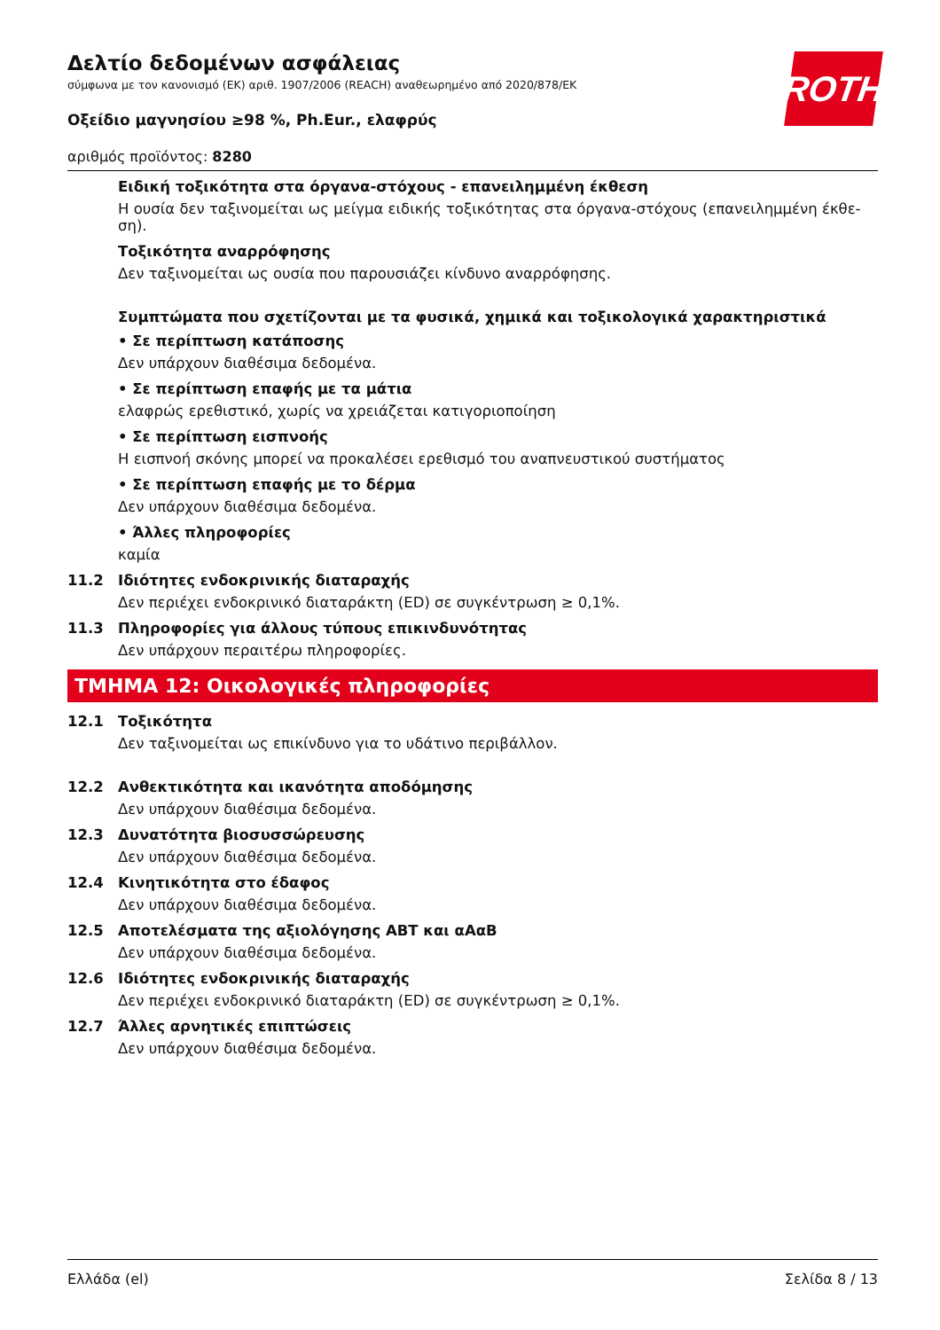ROTH
Δελτίο δεδομένων ασφάλειας
σύμφωνα με τον κανονισμό (ΕΚ) αριθ. 1907/2006 (REACH) αναθεωρημένο από 2020/878/ΕΚ
Οξείδιο μαγνησίου ≥98 %, Ph.Eur., ελαφρύς
αριθμός προϊόντος: 8280
Ειδική τοξικότητα στα όργανα-στόχους - επανειλημμένη έκθεση
Η ουσία δεν ταξινομείται ως μείγμα ειδικής τοξικότητας στα όργανα-στόχους (επανειλημμένη έκθε-ση).
Τοξικότητα αναρρόφησης
Δεν ταξινομείται ως ουσία που παρουσιάζει κίνδυνο αναρρόφησης.
Συμπτώματα που σχετίζονται με τα φυσικά, χημικά και τοξικολογικά χαρακτηριστικά
• Σε περίπτωση κατάποσης
Δεν υπάρχουν διαθέσιμα δεδομένα.
• Σε περίπτωση επαφής με τα μάτια
ελαφρώς ερεθιστικό, χωρίς να χρειάζεται κατιγοριοποίηση
• Σε περίπτωση εισπνοής
Η εισπνοή σκόνης μπορεί να προκαλέσει ερεθισμό του αναπνευστικού συστήματος
• Σε περίπτωση επαφής με το δέρμα
Δεν υπάρχουν διαθέσιμα δεδομένα.
• Άλλες πληροφορίες
καμία
11.2 Ιδιότητες ενδοκρινικής διαταραχής
Δεν περιέχει ενδοκρινικό διαταράκτη (ED) σε συγκέντρωση ≥ 0,1%.
11.3 Πληροφορίες για άλλους τύπους επικινδυνότητας
Δεν υπάρχουν περαιτέρω πληροφορίες.
ΤΜΗΜΑ 12: Οικολογικές πληροφορίες
12.1 Τοξικότητα
Δεν ταξινομείται ως επικίνδυνο για το υδάτινο περιβάλλον.
12.2 Ανθεκτικότητα και ικανότητα αποδόμησης
Δεν υπάρχουν διαθέσιμα δεδομένα.
12.3 Δυνατότητα βιοσυσσώρευσης
Δεν υπάρχουν διαθέσιμα δεδομένα.
12.4 Κινητικότητα στο έδαφος
Δεν υπάρχουν διαθέσιμα δεδομένα.
12.5 Αποτελέσματα της αξιολόγησης ΑΒΤ και αΑαΒ
Δεν υπάρχουν διαθέσιμα δεδομένα.
12.6 Ιδιότητες ενδοκρινικής διαταραχής
Δεν περιέχει ενδοκρινικό διαταράκτη (ED) σε συγκέντρωση ≥ 0,1%.
12.7 Άλλες αρνητικές επιπτώσεις
Δεν υπάρχουν διαθέσιμα δεδομένα.
Ελλάδα (el) Σελίδα 8 / 13